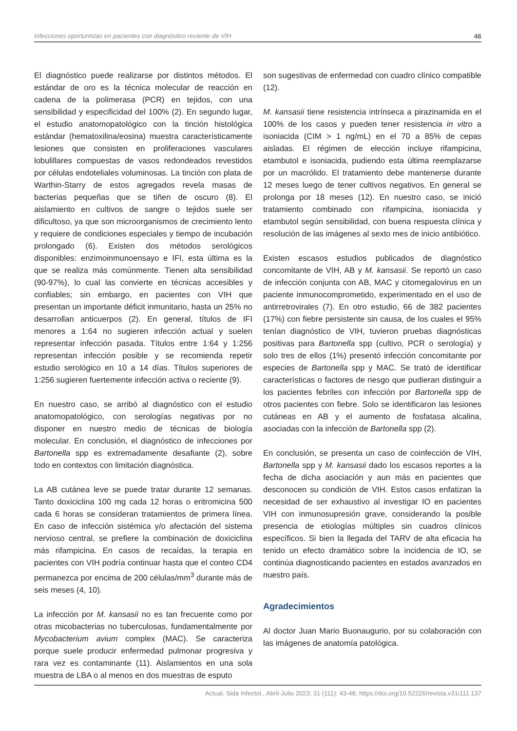Infecciones oportunistas en pacientes con diagnóstico reciente de VIH 46
El diagnóstico puede realizarse por distintos métodos. El estándar de oro es la técnica molecular de reacción en cadena de la polimerasa (PCR) en tejidos, con una sensibilidad y especificidad del 100% (2). En segundo lugar, el estudio anatomopatológico con la tinción histológica estándar (hematoxilina/eosina) muestra característicamente lesiones que consisten en proliferaciones vasculares lobulillares compuestas de vasos redondeados revestidos por células endoteliales voluminosas. La tinción con plata de Warthin-Starry de estos agregados revela masas de bacterias pequeñas que se tiñen de oscuro (8). El aislamiento en cultivos de sangre o tejidos suele ser dificultoso, ya que son microorganismos de crecimiento lento y requiere de condiciones especiales y tiempo de incubación prolongado (6). Existen dos métodos serológicos disponibles: enzimoinmunoensayo e IFI, esta última es la que se realiza más comúnmente. Tienen alta sensibilidad (90-97%), lo cual las convierte en técnicas accesibles y confiables; sin embargo, en pacientes con VIH que presentan un importante déficit inmunitario, hasta un 25% no desarrollan anticuerpos (2). En general, títulos de IFI menores a 1:64 no sugieren infección actual y suelen representar infección pasada. Títulos entre 1:64 y 1:256 representan infección posible y se recomienda repetir estudio serológico en 10 a 14 días. Títulos superiores de 1:256 sugieren fuertemente infección activa o reciente (9).
En nuestro caso, se arribó al diagnóstico con el estudio anatomopatológico, con serologías negativas por no disponer en nuestro medio de técnicas de biología molecular. En conclusión, el diagnóstico de infecciones por Bartonella spp es extremadamente desafiante (2), sobre todo en contextos con limitación diagnóstica.
La AB cutánea leve se puede tratar durante 12 semanas. Tanto doxiciclina 100 mg cada 12 horas o eritromicina 500 cada 6 horas se consideran tratamientos de primera línea. En caso de infección sistémica y/o afectación del sistema nervioso central, se prefiere la combinación de doxiciclina más rifampicina. En casos de recaídas, la terapia en pacientes con VIH podría continuar hasta que el conteo CD4 permanezca por encima de 200 células/mm<sup>3</sup> durante más de seis meses (4, 10).
La infección por M. kansasii no es tan frecuente como por otras micobacterias no tuberculosas, fundamentalmente por Mycobacterium avium complex (MAC). Se caracteriza porque suele producir enfermedad pulmonar progresiva y rara vez es contaminante (11). Aislamientos en una sola muestra de LBA o al menos en dos muestras de esputo
son sugestivas de enfermedad con cuadro clínico compatible (12).
M. kansasii tiene resistencia intrínseca a pirazinamida en el 100% de los casos y pueden tener resistencia in vitro a isoniacida (CIM > 1 ng/mL) en el 70 a 85% de cepas aisladas. El régimen de elección incluye rifampicina, etambutol e isoniacida, pudiendo esta última reemplazarse por un macrólido. El tratamiento debe mantenerse durante 12 meses luego de tener cultivos negativos. En general se prolonga por 18 meses (12). En nuestro caso, se inició tratamiento combinado con rifampicina, isoniacida y etambutol según sensibilidad, con buena respuesta clínica y resolución de las imágenes al sexto mes de inicio antibiótico.
Existen escasos estudios publicados de diagnóstico concomitante de VIH, AB y M. kansasii. Se reportó un caso de infección conjunta con AB, MAC y citomegalovirus en un paciente inmunocomprometido, experimentado en el uso de antirretrovirales (7). En otro estudio, 66 de 382 pacientes (17%) con fiebre persistente sin causa, de los cuales el 95% tenían diagnóstico de VIH, tuvieron pruebas diagnósticas positivas para Bartonella spp (cultivo, PCR o serología) y solo tres de ellos (1%) presentó infección concomitante por especies de Bartonella spp y MAC. Se trató de identificar características o factores de riesgo que pudieran distinguir a los pacientes febriles con infección por Bartonella spp de otros pacientes con fiebre. Solo se identificaron las lesiones cutáneas en AB y el aumento de fosfatasa alcalina, asociadas con la infección de Bartonella spp (2).
En conclusión, se presenta un caso de coinfección de VIH, Bartonella spp y M. kansasii dado los escasos reportes a la fecha de dicha asociación y aun más en pacientes que desconocen su condición de VIH. Estos casos enfatizan la necesidad de ser exhaustivo al investigar IO en pacientes VIH con inmunosupresión grave, considerando la posible presencia de etiologías múltiples sin cuadros clínicos específicos. Si bien la llegada del TARV de alta eficacia ha tenido un efecto dramático sobre la incidencia de IO, se continúa diagnosticando pacientes en estados avanzados en nuestro país.
Agradecimientos
Al doctor Juan Mario Buonaugurio, por su colaboración con las imágenes de anatomía patológica.
Actual. Sida Infectol., Abril-Julio 2023; 31 (111): 43-48; https://doi.org/10.52226/revista.v31i111.137